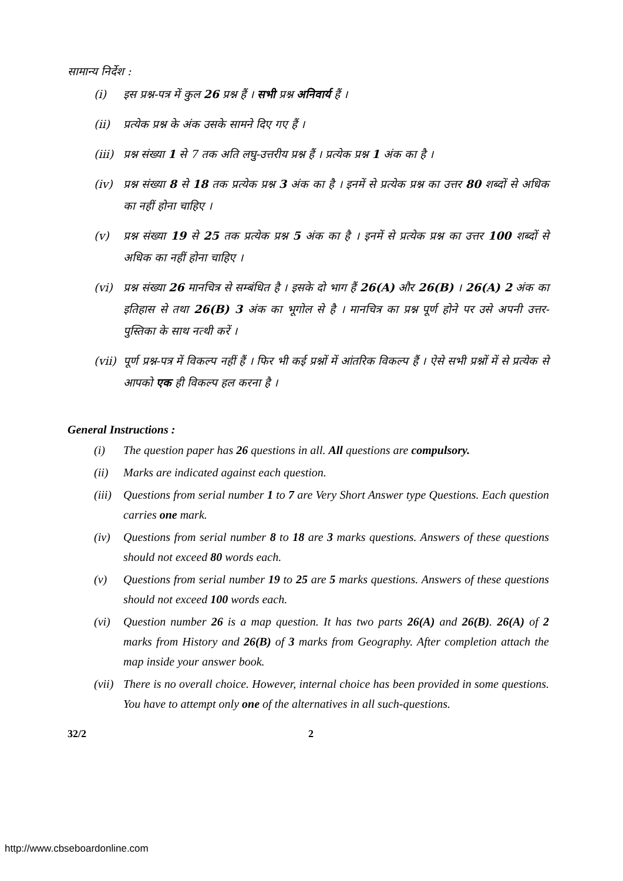सामान्य निर्देश :
(i) इस प्रश्न-पत्र में कुल 26 प्रश्न हैं । सभी प्रश्न अनिवार्य हैं ।
(ii) प्रत्येक प्रश्न के अंक उसके सामने दिए गए हैं ।
(iii) प्रश्न संख्या 1 से 7 तक अति लघु-उत्तरीय प्रश्न हैं । प्रत्येक प्रश्न 1 अंक का है ।
(iv) प्रश्न संख्या 8 से 18 तक प्रत्येक प्रश्न 3 अंक का है । इनमें से प्रत्येक प्रश्न का उत्तर 80 शब्दों से अधिक का नहीं होना चाहिए ।
(v) प्रश्न संख्या 19 से 25 तक प्रत्येक प्रश्न 5 अंक का है । इनमें से प्रत्येक प्रश्न का उत्तर 100 शब्दों से अधिक का नहीं होना चाहिए ।
(vi) प्रश्न संख्या 26 मानचित्र से सम्बंधित है । इसके दो भाग हैं 26(A) और 26(B) । 26(A) 2 अंक का इतिहास से तथा 26(B) 3 अंक का भूगोल से है । मानचित्र का प्रश्न पूर्ण होने पर उसे अपनी उत्तर-पुस्तिका के साथ नत्थी करें ।
(vii) पूर्ण प्रश्न-पत्र में विकल्प नहीं हैं । फिर भी कई प्रश्नों में आंतरिक विकल्प हैं । ऐसे सभी प्रश्नों में से प्रत्येक से आपको एक ही विकल्प हल करना है ।
General Instructions :
(i) The question paper has 26 questions in all. All questions are compulsory.
(ii) Marks are indicated against each question.
(iii) Questions from serial number 1 to 7 are Very Short Answer type Questions. Each question carries one mark.
(iv) Questions from serial number 8 to 18 are 3 marks questions. Answers of these questions should not exceed 80 words each.
(v) Questions from serial number 19 to 25 are 5 marks questions. Answers of these questions should not exceed 100 words each.
(vi) Question number 26 is a map question. It has two parts 26(A) and 26(B). 26(A) of 2 marks from History and 26(B) of 3 marks from Geography. After completion attach the map inside your answer book.
(vii) There is no overall choice. However, internal choice has been provided in some questions. You have to attempt only one of the alternatives in all such-questions.
32/2 2
http://www.cbseboardonline.com